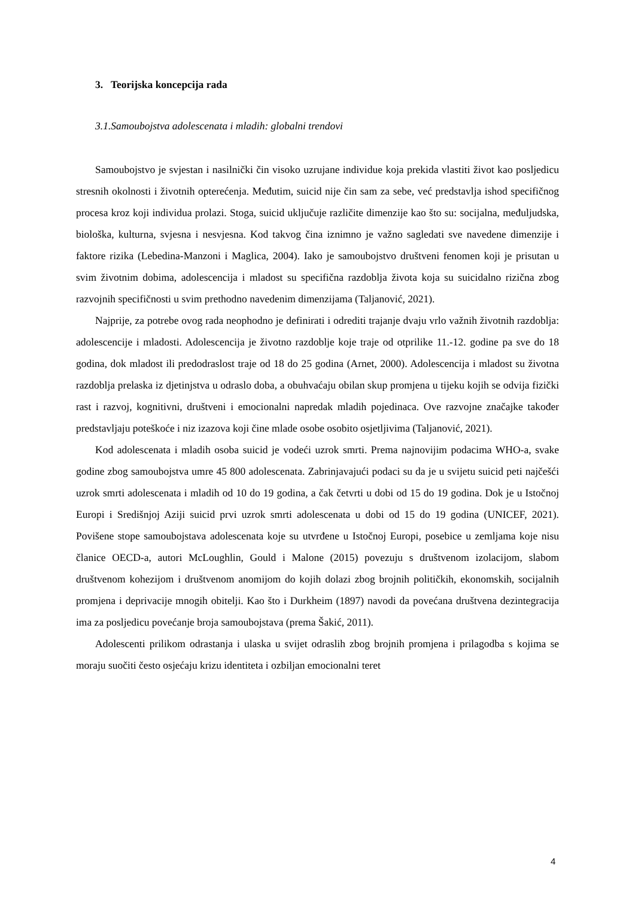3. Teorijska koncepcija rada
3.1.Samoubojstva adolescenata i mladih: globalni trendovi
Samoubojstvo je svjestan i nasilnički čin visoko uzrujane individue koja prekida vlastiti život kao posljedicu stresnih okolnosti i životnih opterećenja. Međutim, suicid nije čin sam za sebe, već predstavlja ishod specifičnog procesa kroz koji individua prolazi. Stoga, suicid uključuje različite dimenzije kao što su: socijalna, međuljudska, biološka, kulturna, svjesna i nesvjesna. Kod takvog čina iznimno je važno sagledati sve navedene dimenzije i faktore rizika (Lebedina-Manzoni i Maglica, 2004). Iako je samoubojstvo društveni fenomen koji je prisutan u svim životnim dobima, adolescencija i mladost su specifična razdoblja života koja su suicidalno rizična zbog razvojnih specifičnosti u svim prethodno navedenim dimenzijama (Taljanović, 2021).
Najprije, za potrebe ovog rada neophodno je definirati i odrediti trajanje dvaju vrlo važnih životnih razdoblja: adolescencije i mladosti. Adolescencija je životno razdoblje koje traje od otprilike 11.-12. godine pa sve do 18 godina, dok mladost ili predodraslost traje od 18 do 25 godina (Arnet, 2000). Adolescencija i mladost su životna razdoblja prelaska iz djetinjstva u odraslo doba, a obuhvaćaju obilan skup promjena u tijeku kojih se odvija fizički rast i razvoj, kognitivni, društveni i emocionalni napredak mladih pojedinaca. Ove razvojne značajke također predstavljaju poteškoće i niz izazova koji čine mlade osobe osobito osjetljivima (Taljanović, 2021).
Kod adolescenata i mladih osoba suicid je vodeći uzrok smrti. Prema najnovijim podacima WHO-a, svake godine zbog samoubojstva umre 45 800 adolescenata. Zabrinjavajući podaci su da je u svijetu suicid peti najčešći uzrok smrti adolescenata i mladih od 10 do 19 godina, a čak četvrti u dobi od 15 do 19 godina. Dok je u Istočnoj Europi i Središnjoj Aziji suicid prvi uzrok smrti adolescenata u dobi od 15 do 19 godina (UNICEF, 2021). Povišene stope samoubojstava adolescenata koje su utvrđene u Istočnoj Europi, posebice u zemljama koje nisu članice OECD-a, autori McLoughlin, Gould i Malone (2015) povezuju s društvenom izolacijom, slabom društvenom kohezijom i društvenom anomijom do kojih dolazi zbog brojnih političkih, ekonomskih, socijalnih promjena i deprivacije mnogih obitelji. Kao što i Durkheim (1897) navodi da povećana društvena dezintegracija ima za posljedicu povećanje broja samoubojstava (prema Šakić, 2011).
Adolescenti prilikom odrastanja i ulaska u svijet odraslih zbog brojnih promjena i prilagodba s kojima se moraju suočiti često osjećaju krizu identiteta i ozbiljan emocionalni teret
4